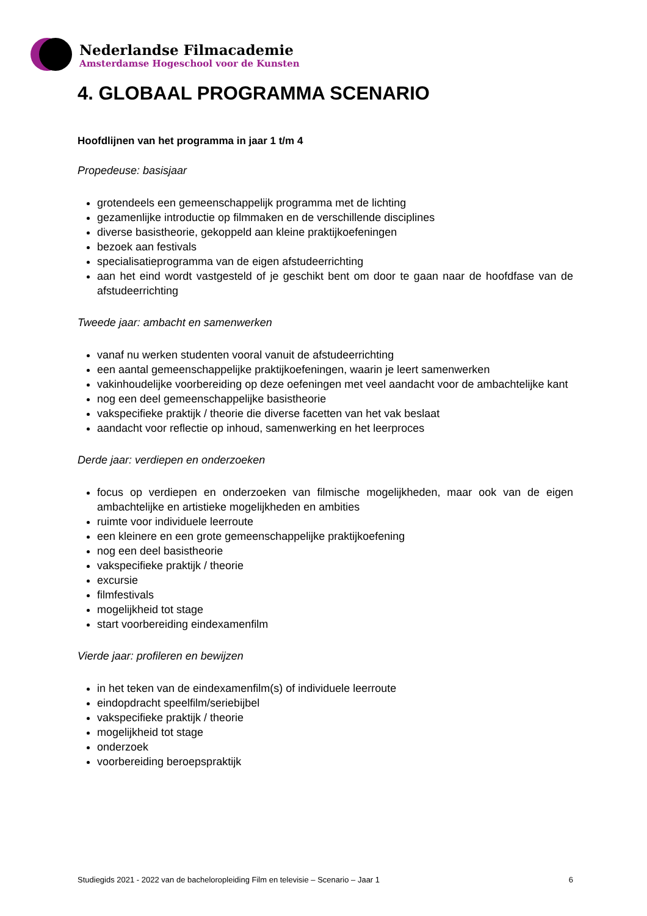Nederlandse Filmacademie
Amsterdamse Hogeschool voor de Kunsten
4. GLOBAAL PROGRAMMA SCENARIO
Hoofdlijnen van het programma in jaar 1 t/m 4
Propedeuse: basisjaar
grotendeels een gemeenschappelijk programma met de lichting
gezamenlijke introductie op filmmaken en de verschillende disciplines
diverse basistheorie, gekoppeld aan kleine praktijkoefeningen
bezoek aan festivals
specialisatieprogramma van de eigen afstudeerrichting
aan het eind wordt vastgesteld of je geschikt bent om door te gaan naar de hoofdfase van de afstudeerrichting
Tweede jaar: ambacht en samenwerken
vanaf nu werken studenten vooral vanuit de afstudeerrichting
een aantal gemeenschappelijke praktijkoefeningen, waarin je leert samenwerken
vakinhoudelijke voorbereiding op deze oefeningen met veel aandacht voor de ambachtelijke kant
nog een deel gemeenschappelijke basistheorie
vakspecifieke praktijk / theorie die diverse facetten van het vak beslaat
aandacht voor reflectie op inhoud, samenwerking en het leerproces
Derde jaar: verdiepen en onderzoeken
focus op verdiepen en onderzoeken van filmische mogelijkheden, maar ook van de eigen ambachtelijke en artistieke mogelijkheden en ambities
ruimte voor individuele leerroute
een kleinere en een grote gemeenschappelijke praktijkoefening
nog een deel basistheorie
vakspecifieke praktijk / theorie
excursie
filmfestivals
mogelijkheid tot stage
start voorbereiding eindexamenfilm
Vierde jaar: profileren en bewijzen
in het teken van de eindexamenfilm(s) of individuele leerroute
eindopdracht speelfilm/seriebijbel
vakspecifieke praktijk / theorie
mogelijkheid tot stage
onderzoek
voorbereiding beroepspraktijk
Studiegids 2021 - 2022 van de bacheloropleiding Film en televisie – Scenario – Jaar 1 6